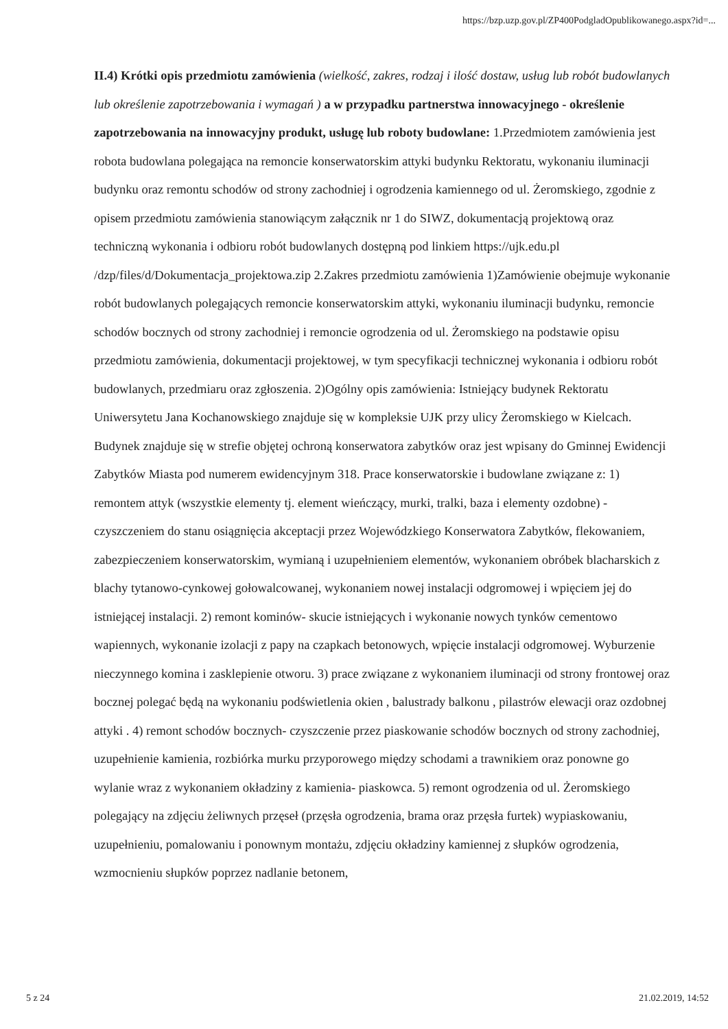https://bzp.uzp.gov.pl/ZP400PodgladOpublikowanego.aspx?id=...
II.4) Krótki opis przedmiotu zamówienia (wielkość, zakres, rodzaj i ilość dostaw, usług lub robót budowlanych lub określenie zapotrzebowania i wymagań ) a w przypadku partnerstwa innowacyjnego - określenie zapotrzebowania na innowacyjny produkt, usługę lub roboty budowlane: 1.Przedmiotem zamówienia jest robota budowlana polegająca na remoncie konserwatorskim attyki budynku Rektoratu, wykonaniu iluminacji budynku oraz remontu schodów od strony zachodniej i ogrodzenia kamiennego od ul. Żeromskiego, zgodnie z opisem przedmiotu zamówienia stanowiącym załącznik nr 1 do SIWZ, dokumentacją projektową oraz techniczną wykonania i odbioru robót budowlanych dostępną pod linkiem https://ujk.edu.pl /dzp/files/d/Dokumentacja_projektowa.zip 2.Zakres przedmiotu zamówienia 1)Zamówienie obejmuje wykonanie robót budowlanych polegających remoncie konserwatorskim attyki, wykonaniu iluminacji budynku, remoncie schodów bocznych od strony zachodniej i remoncie ogrodzenia od ul. Żeromskiego na podstawie opisu przedmiotu zamówienia, dokumentacji projektowej, w tym specyfikacji technicznej wykonania i odbioru robót budowlanych, przedmiaru oraz zgłoszenia. 2)Ogólny opis zamówienia: Istniejący budynek Rektoratu Uniwersytetu Jana Kochanowskiego znajduje się w kompleksie UJK przy ulicy Żeromskiego w Kielcach. Budynek znajduje się w strefie objętej ochroną konserwatora zabytków oraz jest wpisany do Gminnej Ewidencji Zabytków Miasta pod numerem ewidencyjnym 318. Prace konserwatorskie i budowlane związane z: 1) remontem attyk (wszystkie elementy tj. element wieńczący, murki, tralki, baza i elementy ozdobne) - czyszczeniem do stanu osiągnięcia akceptacji przez Wojewódzkiego Konserwatora Zabytków, flekowaniem, zabezpieczeniem konserwatorskim, wymianą i uzupełnieniem elementów, wykonaniem obróbek blacharskich z blachy tytanowo-cynkowej gołowalcowanej, wykonaniem nowej instalacji odgromowej i wpięciem jej do istniejącej instalacji. 2) remont kominów- skucie istniejących i wykonanie nowych tynków cementowo wapiennych, wykonanie izolacji z papy na czapkach betonowych, wpięcie instalacji odgromowej. Wyburzenie nieczynnego komina i zasklepienie otworu. 3) prace związane z wykonaniem iluminacji od strony frontowej oraz bocznej polegać będą na wykonaniu podświetlenia okien , balustrady balkonu , pilastrów elewacji oraz ozdobnej attyki . 4) remont schodów bocznych- czyszczenie przez piaskowanie schodów bocznych od strony zachodniej, uzupełnienie kamienia, rozbiórka murku przyporowego między schodami a trawnikiem oraz ponowne go wylanie wraz z wykonaniem okładziny z kamienia- piaskowca. 5) remont ogrodzenia od ul. Żeromskiego polegający na zdjęciu żeliwnych przęseł (przęsła ogrodzenia, brama oraz przęsła furtek) wypiaskowaniu, uzupełnieniu, pomalowaniu i ponownym montażu, zdjęciu okładziny kamiennej z słupków ogrodzenia, wzmocnieniu słupków poprzez nadlanie betonem,
5 z 24 21.02.2019, 14:52